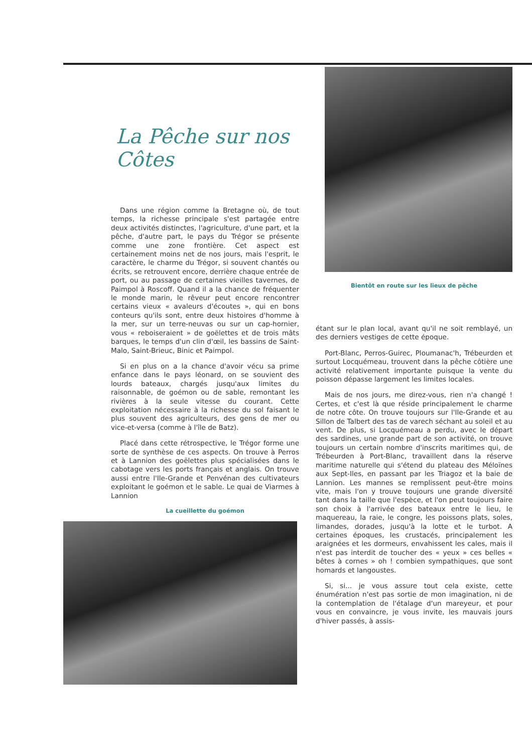La Pêche sur nos Côtes
Dans une région comme la Bretagne où, de tout temps, la richesse principale s'est partagée entre deux activités distinctes, l'agriculture, d'une part, et la pêche, d'autre part, le pays du Trégor se présente comme une zone frontière. Cet aspect est certainement moins net de nos jours, mais l'esprit, le caractère, le charme du Trégor, si souvent chantés ou écrits, se retrouvent encore, derrière chaque entrée de port, ou au passage de certaines vieilles tavernes, de Paimpol à Roscoff. Quand il a la chance de fréquenter le monde marin, le rêveur peut encore rencontrer certains vieux « avaleurs d'écoutes », qui en bons conteurs qu'ils sont, entre deux histoires d'homme à la mer, sur un terre-neuvas ou sur un cap-hornier, vous « reboiseraient » de goëlettes et de trois mâts barques, le temps d'un clin d'œil, les bassins de Saint-Malo, Saint-Brieuc, Binic et Paimpol.
Si en plus on a la chance d'avoir vécu sa prime enfance dans le pays léonard, on se souvient des lourds bateaux, chargés jusqu'aux limites du raisonnable, de goémon ou de sable, remontant les rivières à la seule vitesse du courant. Cette exploitation nécessaire à la richesse du sol faisant le plus souvent des agriculteurs, des gens de mer ou vice-et-versa (comme à l'île de Batz).
Placé dans cette rétrospective, le Trégor forme une sorte de synthèse de ces aspects. On trouve à Perros et à Lannion des goëlettes plus spécialisées dans le cabotage vers les ports français et anglais. On trouve aussi entre l'Ile-Grande et Penvénan des cultivateurs exploitant le goémon et le sable. Le quai de Viarmes à Lannion
La cueillette du goémon
Bientôt en route sur les lieux de pêche
étant sur le plan local, avant qu'il ne soit remblayé, un des derniers vestiges de cette époque.
Port-Blanc, Perros-Guirec, Ploumanac'h, Trébeurden et surtout Locquémeau, trouvent dans la pêche côtière une activité relativement importante puisque la vente du poisson dépasse largement les limites locales.
Mais de nos jours, me direz-vous, rien n'a changé ! Certes, et c'est là que réside principalement le charme de notre côte. On trouve toujours sur l'Ile-Grande et au Sillon de Talbert des tas de varech séchant au soleil et au vent. De plus, si Locquémeau a perdu, avec le départ des sardines, une grande part de son activité, on trouve toujours un certain nombre d'inscrits maritimes qui, de Trébeurden à Port-Blanc, travaillent dans la réserve maritime naturelle qui s'étend du plateau des Méloïnes aux Sept-Iles, en passant par les Triagoz et la baie de Lannion. Les mannes se remplissent peut-être moins vite, mais l'on y trouve toujours une grande diversité tant dans la taille que l'espèce, et l'on peut toujours faire son choix à l'arrivée des bateaux entre le lieu, le maquereau, la raie, le congre, les poissons plats, soles, limandes, dorades, jusqu'à la lotte et le turbot. A certaines époques, les crustacés, principalement les araignées et les dormeurs, envahissent les cales, mais il n'est pas interdit de toucher des « yeux » ces belles « bêtes à cornes » oh ! combien sympathiques, que sont homards et langoustes.
Si, si... je vous assure tout cela existe, cette énumération n'est pas sortie de mon imagination, ni de la contemplation de l'étalage d'un mareyeur, et pour vous en convaincre, je vous invite, les mauvais jours d'hiver passés, à assis-